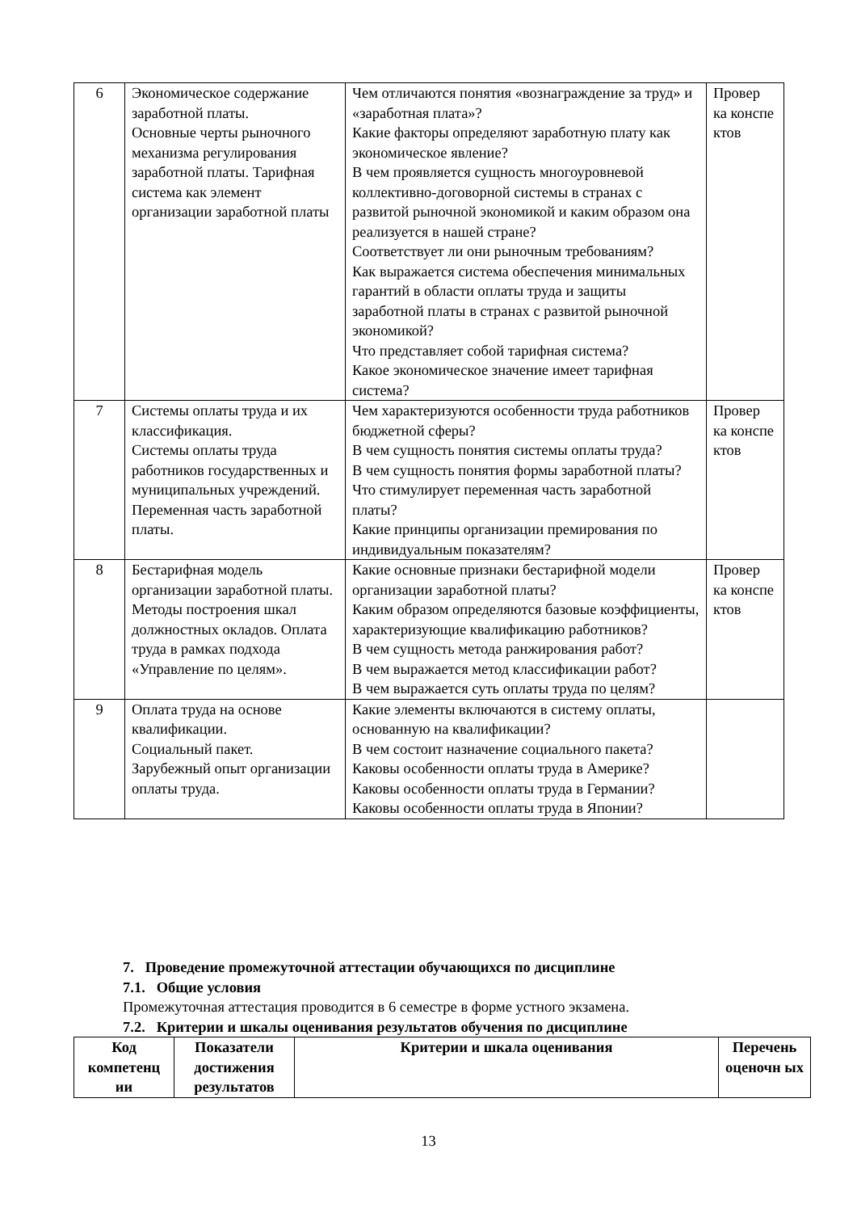| 6 | Экономическое содержание заработной платы. Основные черты рыночного механизма регулирования заработной платы. Тарифная система как элемент организации заработной платы | Чем отличаются понятия «вознаграждение за труд» и «заработная плата»? Какие факторы определяют заработную плату как экономическое явление? В чем проявляется сущность многоуровневой коллективно-договорной системы в странах с развитой рыночной экономикой и каким образом она реализуется в нашей стране? Соответствует ли они рыночным требованиям? Как выражается система обеспечения минимальных гарантий в области оплаты труда и защиты заработной платы в странах с развитой рыночной экономикой? Что представляет собой тарифная система? Какое экономическое значение имеет тарифная система? | Провер ка конспе ктов |
| 7 | Системы оплаты труда и их классификация. Системы оплаты труда работников государственных и муниципальных учреждений. Переменная часть заработной платы. | Чем характеризуются особенности труда работников бюджетной сферы? В чем сущность понятия системы оплаты труда? В чем сущность понятия формы заработной платы? Что стимулирует переменная часть заработной платы? Какие принципы организации премирования по индивидуальным показателям? | Провер ка конспе ктов |
| 8 | Бестарифная модель организации заработной платы. Методы построения шкал должностных окладов. Оплата труда в рамках подхода «Управление по целям». | Какие основные признаки бестарифной модели организации заработной платы? Каким образом определяются базовые коэффициенты, характеризующие квалификацию работников? В чем сущность метода ранжирования работ? В чем выражается метод классификации работ? В чем выражается суть оплаты труда по целям? | Провер ка конспе ктов |
| 9 | Оплата труда на основе квалификации. Социальный пакет. Зарубежный опыт организации оплаты труда. | Какие элементы включаются в систему оплаты, основанную на квалификации? В чем состоит назначение социального пакета? Каковы особенности оплаты труда в Америке? Каковы особенности оплаты труда в Германии? Каковы особенности оплаты труда в Японии? | |
7. Проведение промежуточной аттестации обучающихся по дисциплине
7.1. Общие условия
Промежуточная аттестация проводится в 6 семестре в форме устного экзамена.
7.2. Критерии и шкалы оценивания результатов обучения по дисциплине
| Код компетенц ии | Показатели достижения результатов | Критерии и шкала оценивания | Перечень оценочн ых |
| --- | --- | --- | --- |
13